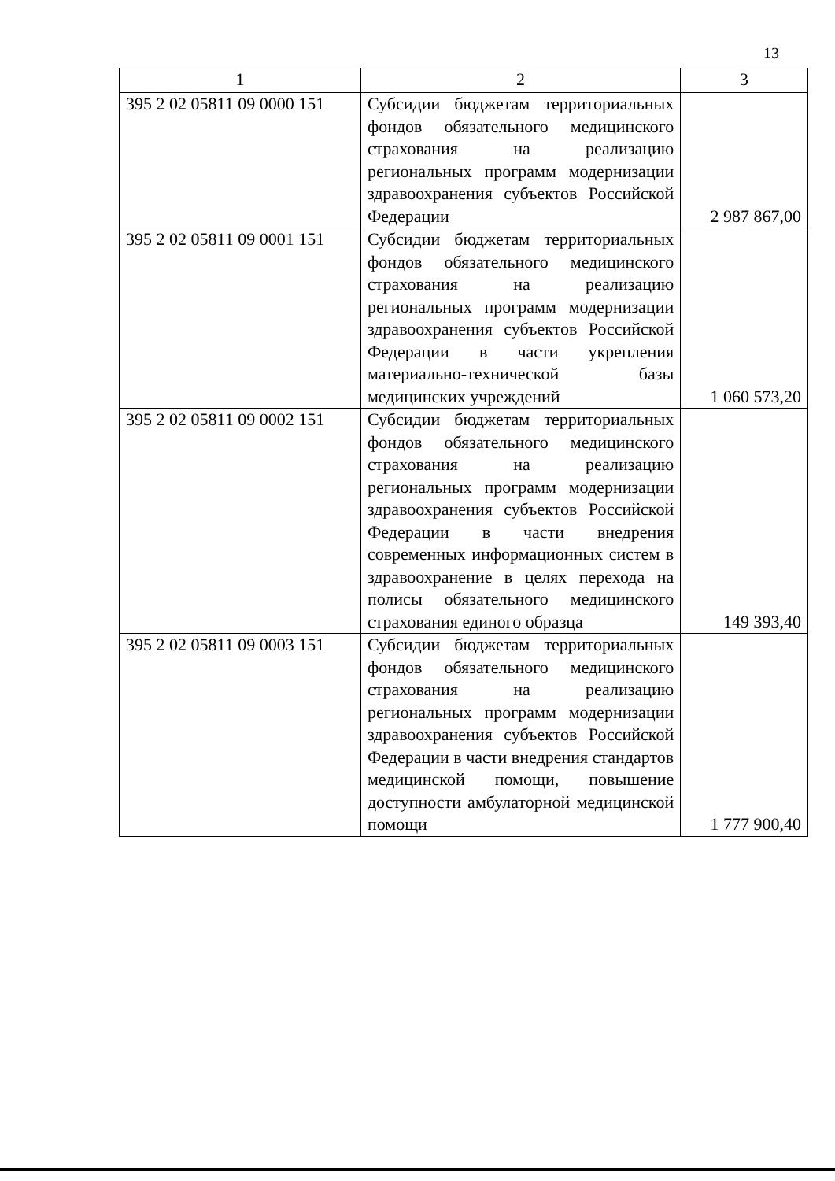13
| 1 | 2 | 3 |
| --- | --- | --- |
| 395 2 02 05811 09 0000 151 | Субсидии бюджетам территориальных фондов обязательного медицинского страхования на реализацию региональных программ модернизации здравоохранения субъектов Российской Федерации | 2 987 867,00 |
| 395 2 02 05811 09 0001 151 | Субсидии бюджетам территориальных фондов обязательного медицинского страхования на реализацию региональных программ модернизации здравоохранения субъектов Российской Федерации в части укрепления материально-технической базы медицинских учреждений | 1 060 573,20 |
| 395 2 02 05811 09 0002 151 | Субсидии бюджетам территориальных фондов обязательного медицинского страхования на реализацию региональных программ модернизации здравоохранения субъектов Российской Федерации в части внедрения современных информационных систем в здравоохранение в целях перехода на полисы обязательного медицинского страхования единого образца | 149 393,40 |
| 395 2 02 05811 09 0003 151 | Субсидии бюджетам территориальных фондов обязательного медицинского страхования на реализацию региональных программ модернизации здравоохранения субъектов Российской Федерации в части внедрения стандартов медицинской помощи, повышение доступности амбулаторной медицинской помощи | 1 777 900,40 |